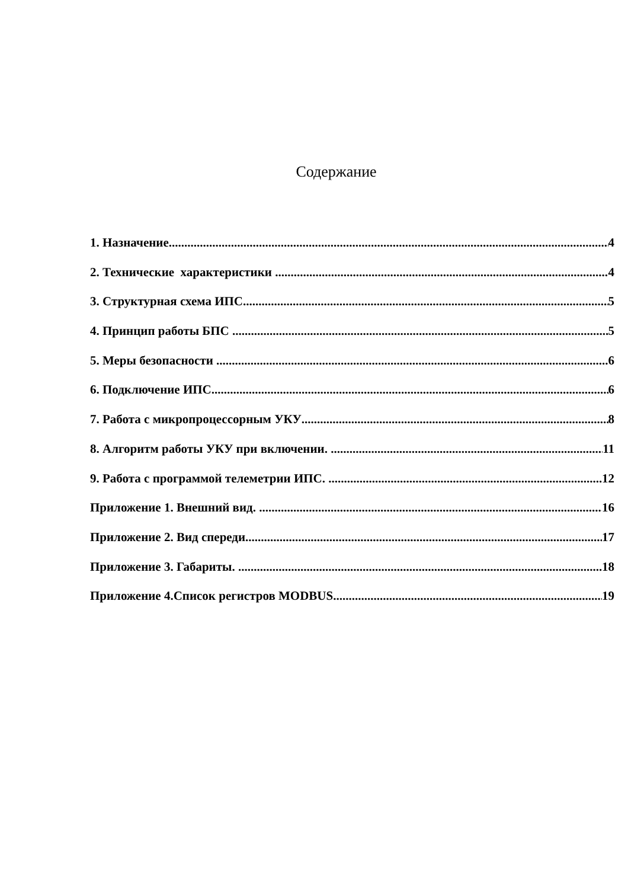Содержание
1. Назначение 4
2. Технические характеристики 4
3. Структурная схема ИПС 5
4. Принцип работы БПС 5
5. Меры безопасности 6
6. Подключение ИПС 6
7. Работа с микропроцессорным УКУ 8
8. Алгоритм работы УКУ при включении. 11
9. Работа с программой телеметрии ИПС. 12
Приложение 1. Внешний вид. 16
Приложение 2. Вид спереди. 17
Приложение 3. Габариты. 18
Приложение 4.Список регистров MODBUS 19